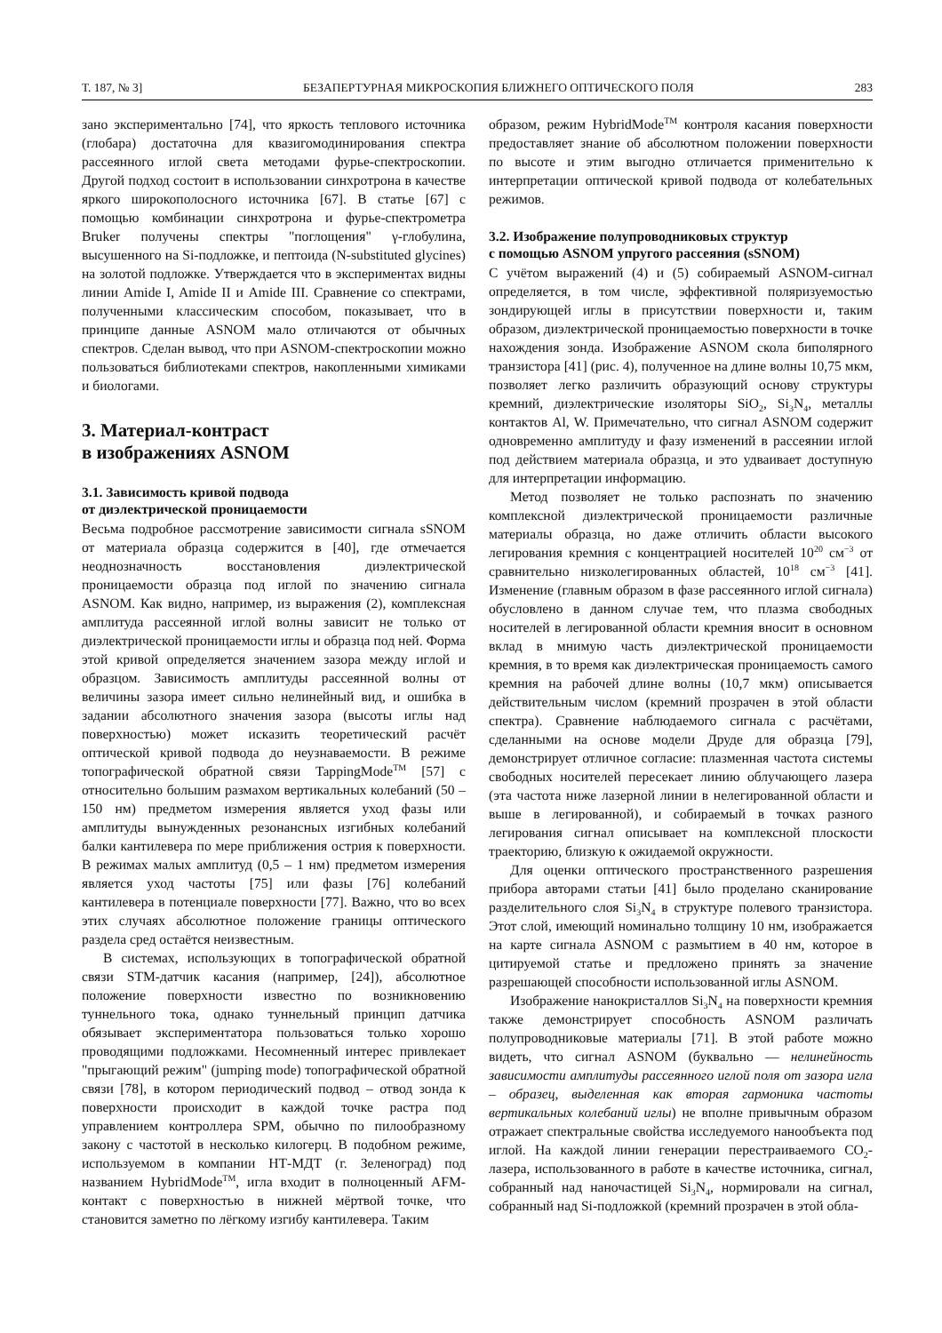Т. 187, № 3] БЕЗАПЕРТУРНАЯ МИКРОСКОПИЯ БЛИЖНЕГО ОПТИЧЕСКОГО ПОЛЯ 283
зано экспериментально [74], что яркость теплового источника (глобара) достаточна для квазигомодинирования спектра рассеянного иглой света методами фурье-спектроскопии. Другой подход состоит в использовании синхротрона в качестве яркого широкополосного источника [67]. В статье [67] с помощью комбинации синхротрона и фурье-спектрометра Bruker получены спектры "поглощения" γ-глобулина, высушенного на Si-подложке, и пептоида (N-substituted glycines) на золотой подложке. Утверждается что в экспериментах видны линии Amide I, Amide II и Amide III. Сравнение со спектрами, полученными классическим способом, показывает, что в принципе данные ASNOM мало отличаются от обычных спектров. Сделан вывод, что при ASNOM-спектроскопии можно пользоваться библиотеками спектров, накопленными химиками и биологами.
3. Материал-контраст
в изображениях ASNOM
3.1. Зависимость кривой подвода
от диэлектрической проницаемости
Весьма подробное рассмотрение зависимости сигнала sSNOM от материала образца содержится в [40], где отмечается неоднозначность восстановления диэлектрической проницаемости образца под иглой по значению сигнала ASNOM. Как видно, например, из выражения (2), комплексная амплитуда рассеянной иглой волны зависит не только от диэлектрической проницаемости иглы и образца под ней. Форма этой кривой определяется значением зазора между иглой и образцом. Зависимость амплитуды рассеянной волны от величины зазора имеет сильно нелинейный вид, и ошибка в задании абсолютного значения зазора (высоты иглы над поверхностью) может исказить теоретический расчёт оптической кривой подвода до неузнаваемости. В режиме топографической обратной связи TappingMode<sup>TM</sup> [57] с относительно большим размахом вертикальных колебаний (50 – 150 нм) предметом измерения является уход фазы или амплитуды вынужденных резонансных изгибных колебаний балки кантилевера по мере приближения острия к поверхности. В режимах малых амплитуд (0,5 – 1 нм) предметом измерения является уход частоты [75] или фазы [76] колебаний кантилевера в потенциале поверхности [77]. Важно, что во всех этих случаях абсолютное положение границы оптического раздела сред остаётся неизвестным.
В системах, использующих в топографической обратной связи STM-датчик касания (например, [24]), абсолютное положение поверхности известно по возникновению туннельного тока, однако туннельный принцип датчика обязывает экспериментатора пользоваться только хорошо проводящими подложками. Несомненный интерес привлекает "прыгающий режим" (jumping mode) топографической обратной связи [78], в котором периодический подвод – отвод зонда к поверхности происходит в каждой точке растра под управлением контроллера SPM, обычно по пилообразному закону с частотой в несколько килогерц. В подобном режиме, используемом в компании НТ-МДТ (г. Зеленоград) под названием HybridMode<sup>TM</sup>, игла входит в полноценный AFM-контакт с поверхностью в нижней мёртвой точке, что становится заметно по лёгкому изгибу кантилевера. Таким
образом, режим HybridMode<sup>TM</sup> контроля касания поверхности предоставляет знание об абсолютном положении поверхности по высоте и этим выгодно отличается применительно к интерпретации оптической кривой подвода от колебательных режимов.
3.2. Изображение полупроводниковых структур
с помощью ASNOM упругого рассеяния (sSNOM)
С учётом выражений (4) и (5) собираемый ASNOM-сигнал определяется, в том числе, эффективной поляризуемостью зондирующей иглы в присутствии поверхности и, таким образом, диэлектрической проницаемостью поверхности в точке нахождения зонда. Изображение ASNOM скола биполярного транзистора [41] (рис. 4), полученное на длине волны 10,75 мкм, позволяет легко различить образующий основу структуры кремний, диэлектрические изоляторы SiO<sub>2</sub>, Si<sub>3</sub>N<sub>4</sub>, металлы контактов Al, W. Примечательно, что сигнал ASNOM содержит одновременно амплитуду и фазу изменений в рассеянии иглой под действием материала образца, и это удваивает доступную для интерпретации информацию.
Метод позволяет не только распознать по значению комплексной диэлектрической проницаемости различные материалы образца, но даже отличить области высокого легирования кремния с концентрацией носителей 10<sup>20</sup> см<sup>−3</sup> от сравнительно низколегированных областей, 10<sup>18</sup> см<sup>−3</sup> [41]. Изменение (главным образом в фазе рассеянного иглой сигнала) обусловлено в данном случае тем, что плазма свободных носителей в легированной области кремния вносит в основном вклад в мнимую часть диэлектрической проницаемости кремния, в то время как диэлектрическая проницаемость самого кремния на рабочей длине волны (10,7 мкм) описывается действительным числом (кремний прозрачен в этой области спектра). Сравнение наблюдаемого сигнала с расчётами, сделанными на основе модели Друде для образца [79], демонстрирует отличное согласие: плазменная частота системы свободных носителей пересекает линию облучающего лазера (эта частота ниже лазерной линии в нелегированной области и выше в легированной), и собираемый в точках разного легирования сигнал описывает на комплексной плоскости траекторию, близкую к ожидаемой окружности.
Для оценки оптического пространственного разрешения прибора авторами статьи [41] было проделано сканирование разделительного слоя Si<sub>3</sub>N<sub>4</sub> в структуре полевого транзистора. Этот слой, имеющий номинально толщину 10 нм, изображается на карте сигнала ASNOM с размытием в 40 нм, которое в цитируемой статье и предложено принять за значение разрешающей способности использованной иглы ASNOM.
Изображение нанокристаллов Si<sub>3</sub>N<sub>4</sub> на поверхности кремния также демонстрирует способность ASNOM различать полупроводниковые материалы [71]. В этой работе можно видеть, что сигнал ASNOM (буквально — нелинейность зависимости амплитуды рассеянного иглой поля от зазора игла – образец, выделенная как вторая гармоника частоты вертикальных колебаний иглы) не вполне привычным образом отражает спектральные свойства исследуемого нанообъекта под иглой. На каждой линии генерации перестраиваемого CO<sub>2</sub>-лазера, использованного в работе в качестве источника, сигнал, собранный над наночастицей Si<sub>3</sub>N<sub>4</sub>, нормировали на сигнал, собранный над Si-подложкой (кремний прозрачен в этой обла-